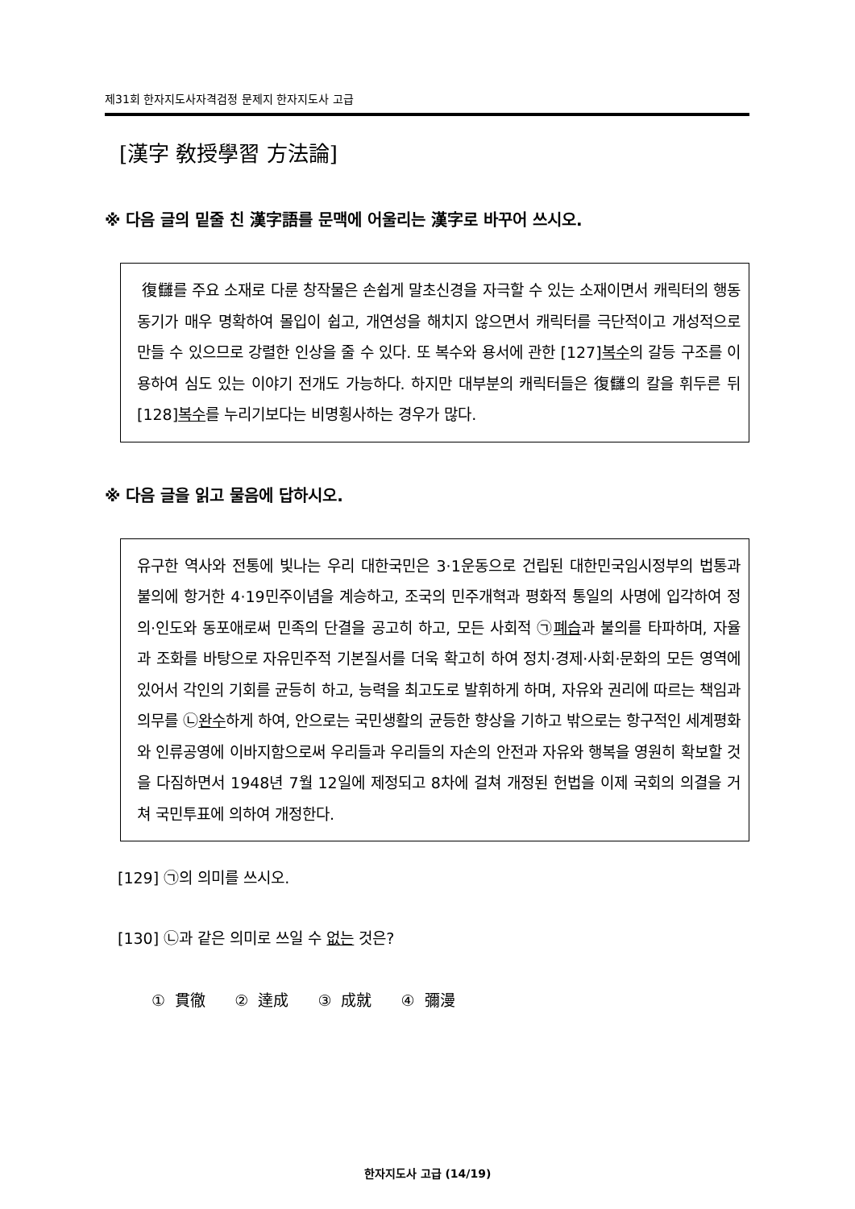제31회 한자지도사자격검정 문제지 한자지도사 고급
[漢字 敎授學習 方法論]
※ 다음 글의 밑줄 친 漢字語를 문맥에 어울리는 漢字로 바꾸어 쓰시오.
復讎를 주요 소재로 다룬 창작물은 손쉽게 말초신경을 자극할 수 있는 소재이면서 캐릭터의 행동 동기가 매우 명확하여 몰입이 쉽고, 개연성을 해치지 않으면서 캐릭터를 극단적이고 개성적으로 만들 수 있으므로 강렬한 인상을 줄 수 있다. 또 복수와 용서에 관한 [127]복수의 갈등 구조를 이용하여 심도 있는 이야기 전개도 가능하다. 하지만 대부분의 캐릭터들은 復讎의 칼을 휘두른 뒤 [128]복수를 누리기보다는 비명횡사하는 경우가 많다.
※ 다음 글을 읽고 물음에 답하시오.
유구한 역사와 전통에 빛나는 우리 대한국민은 3·1운동으로 건립된 대한민국임시정부의 법통과 불의에 항거한 4·19민주이념을 계승하고, 조국의 민주개혁과 평화적 통일의 사명에 입각하여 정의·인도와 동포애로써 민족의 단결을 공고히 하고, 모든 사회적 ㉠폐습과 불의를 타파하며, 자율과 조화를 바탕으로 자유민주적 기본질서를 더욱 확고히 하여 정치·경제·사회·문화의 모든 영역에 있어서 각인의 기회를 균등히 하고, 능력을 최고도로 발휘하게 하며, 자유와 권리에 따르는 책임과 의무를 ㉡완수하게 하여, 안으로는 국민생활의 균등한 향상을 기하고 밖으로는 항구적인 세계평화와 인류공영에 이바지함으로써 우리들과 우리들의 자손의 안전과 자유와 행복을 영원히 확보할 것을 다짐하면서 1948년 7월 12일에 제정되고 8차에 걸쳐 개정된 헌법을 이제 국회의 의결을 거쳐 국민투표에 의하여 개정한다.
[129] ㉠의 의미를 쓰시오.
[130] ㉡과 같은 의미로 쓰일 수 없는 것은?
① 貫徹 ② 達成 ③ 成就 ④ 彌漫
한자지도사 고급 (14/19)